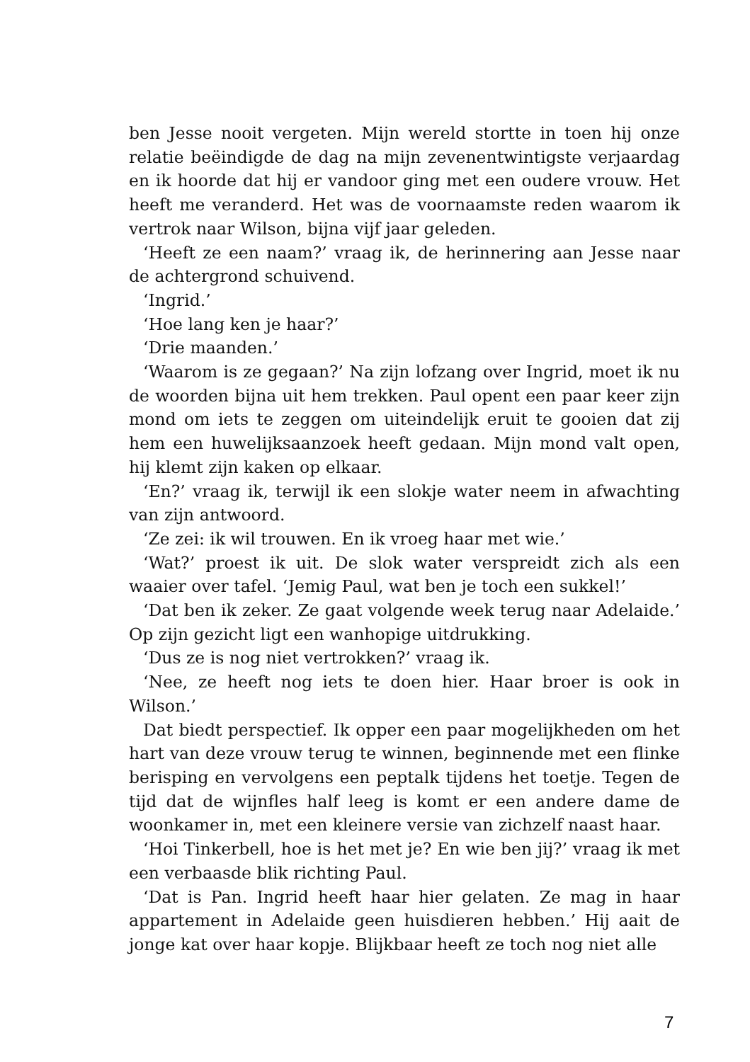ben Jesse nooit vergeten. Mijn wereld stortte in toen hij onze relatie beëindigde de dag na mijn zevenentwintigste verjaardag en ik hoorde dat hij er vandoor ging met een oudere vrouw. Het heeft me veranderd. Het was de voornaamste reden waarom ik vertrok naar Wilson, bijna vijf jaar geleden.
‘Heeft ze een naam?’ vraag ik, de herinnering aan Jesse naar de achtergrond schuivend.
‘Ingrid.’
‘Hoe lang ken je haar?’
‘Drie maanden.’
‘Waarom is ze gegaan?’ Na zijn lofzang over Ingrid, moet ik nu de woorden bijna uit hem trekken. Paul opent een paar keer zijn mond om iets te zeggen om uiteindelijk eruit te gooien dat zij hem een huwelijksaanzoek heeft gedaan. Mijn mond valt open, hij klemt zijn kaken op elkaar.
‘En?’ vraag ik, terwijl ik een slokje water neem in afwachting van zijn antwoord.
‘Ze zei: ik wil trouwen. En ik vroeg haar met wie.’
‘Wat?’ proest ik uit. De slok water verspreidt zich als een waaier over tafel. ‘Jemig Paul, wat ben je toch een sukkel!’
‘Dat ben ik zeker. Ze gaat volgende week terug naar Adelaide.’ Op zijn gezicht ligt een wanhopige uitdrukking.
‘Dus ze is nog niet vertrokken?’ vraag ik.
‘Nee, ze heeft nog iets te doen hier. Haar broer is ook in Wilson.’
Dat biedt perspectief. Ik opper een paar mogelijkheden om het hart van deze vrouw terug te winnen, beginnende met een flinke berisping en vervolgens een peptalk tijdens het toetje. Tegen de tijd dat de wijnfles half leeg is komt er een andere dame de woonkamer in, met een kleinere versie van zichzelf naast haar.
‘Hoi Tinkerbell, hoe is het met je? En wie ben jij?’ vraag ik met een verbaasde blik richting Paul.
‘Dat is Pan. Ingrid heeft haar hier gelaten. Ze mag in haar appartement in Adelaide geen huisdieren hebben.’ Hij aait de jonge kat over haar kopje. Blijkbaar heeft ze toch nog niet alle
7